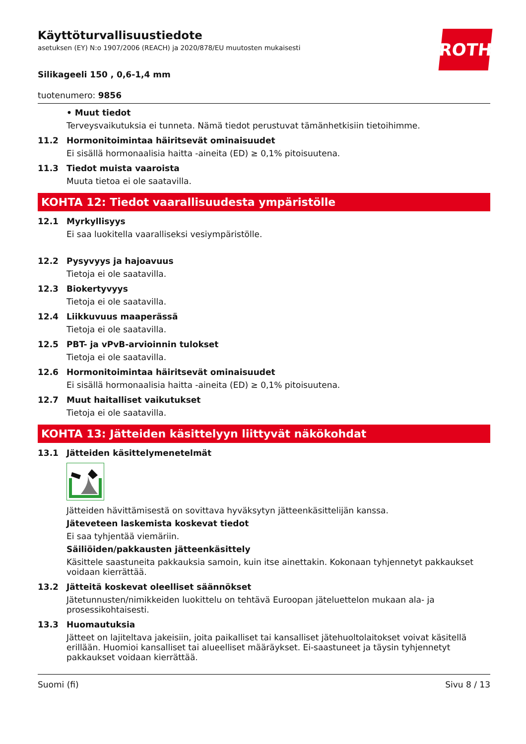ROTH
Käyttöturvallisuustiedote
asetuksen (EY) N:o 1907/2006 (REACH) ja 2020/878/EU muutosten mukaisesti
Silikageeli 150 , 0,6-1,4 mm
tuotenumero: 9856
• Muut tiedot
Terveysvaikutuksia ei tunneta. Nämä tiedot perustuvat tämänhetkisiin tietoihimme.
11.2 Hormonitoimintaa häiritsevät ominaisuudet
Ei sisällä hormonaalisia haitta -aineita (ED) ≥ 0,1% pitoisuutena.
11.3 Tiedot muista vaaroista
Muuta tietoa ei ole saatavilla.
KOHTA 12: Tiedot vaarallisuudesta ympäristölle
12.1 Myrkyllisyys
Ei saa luokitella vaaralliseksi vesiympäristölle.
12.2 Pysyvyys ja hajoavuus
Tietoja ei ole saatavilla.
12.3 Biokertyvyys
Tietoja ei ole saatavilla.
12.4 Liikkuvuus maaperässä
Tietoja ei ole saatavilla.
12.5 PBT- ja vPvB-arvioinnin tulokset
Tietoja ei ole saatavilla.
12.6 Hormonitoimintaa häiritsevät ominaisuudet
Ei sisällä hormonaalisia haitta -aineita (ED) ≥ 0,1% pitoisuutena.
12.7 Muut haitalliset vaikutukset
Tietoja ei ole saatavilla.
KOHTA 13: Jätteiden käsittelyyn liittyvät näkökohdat
13.1 Jätteiden käsittelymenetelmät
Jätteiden hävittämisestä on sovittava hyväksytyn jätteenkäsittelijän kanssa.
Jäteveteen laskemista koskevat tiedot
Ei saa tyhjentää viemäriin.
Säiliöiden/pakkausten jätteenkäsittely
Käsittele saastuneita pakkauksia samoin, kuin itse ainettakin. Kokonaan tyhjennetyt pakkaukset voidaan kierrättää.
13.2 Jätteitä koskevat oleelliset säännökset
Jätetunnusten/nimikkeiden luokittelu on tehtävä Euroopan jäteluettelon mukaan ala- ja prosessikohtaisesti.
13.3 Huomautuksia
Jätteet on lajiteltava jakeisiin, joita paikalliset tai kansalliset jätehuoltolaitokset voivat käsitellä erillään. Huomioi kansalliset tai alueelliset määräykset. Ei-saastuneet ja täysin tyhjennetyt pakkaukset voidaan kierrättää.
Suomi (fi) Sivu 8 / 13